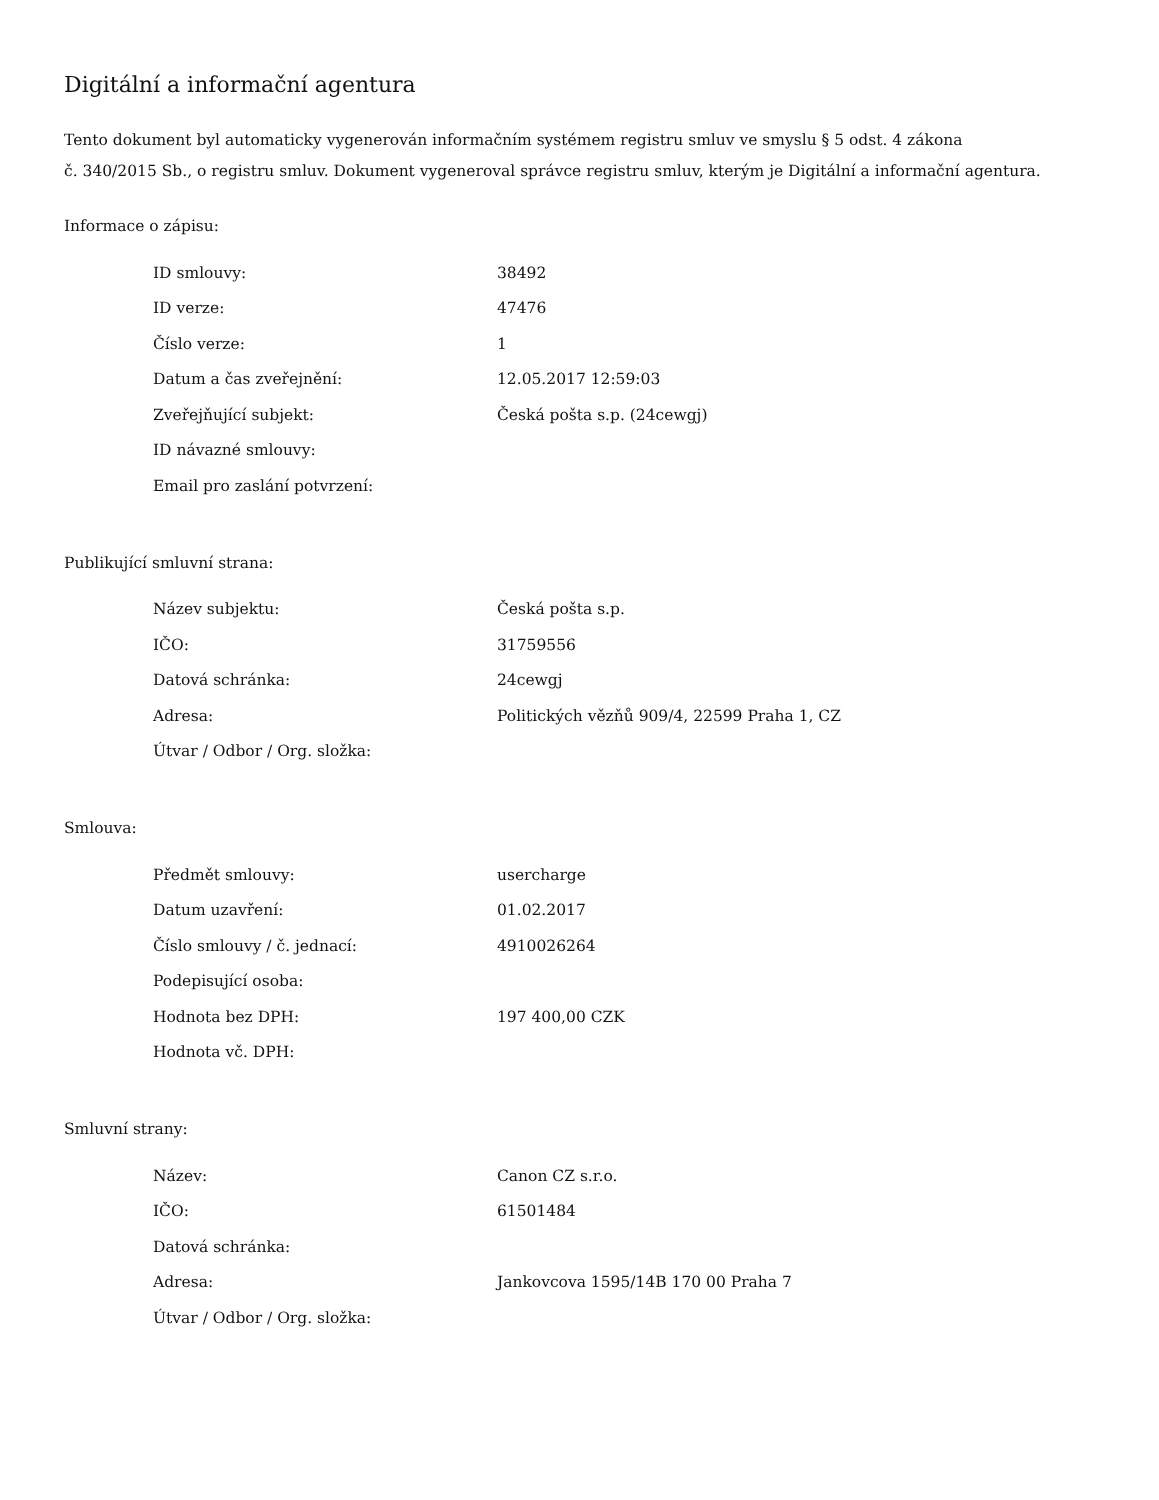Digitální a informační agentura
Tento dokument byl automaticky vygenerován informačním systémem registru smluv ve smyslu § 5 odst. 4 zákona
č. 340/2015 Sb., o registru smluv. Dokument vygeneroval správce registru smluv, kterým je Digitální a informační agentura.
Informace o zápisu:
| ID smlouvy: | 38492 |
| ID verze: | 47476 |
| Číslo verze: | 1 |
| Datum a čas zveřejnění: | 12.05.2017 12:59:03 |
| Zveřejňující subjekt: | Česká pošta s.p. (24cewgj) |
| ID návazné smlouvy: | |
| Email pro zaslání potvrzení: | |
Publikující smluvní strana:
| Název subjektu: | Česká pošta s.p. |
| IČO: | 31759556 |
| Datová schránka: | 24cewgj |
| Adresa: | Politických vězňů 909/4, 22599 Praha 1, CZ |
| Útvar / Odbor / Org. složka: | |
Smlouva:
| Předmět smlouvy: | usercharge |
| Datum uzavření: | 01.02.2017 |
| Číslo smlouvy / č. jednací: | 4910026264 |
| Podepisující osoba: | |
| Hodnota bez DPH: | 197 400,00 CZK |
| Hodnota vč. DPH: | |
Smluvní strany:
| Název: | Canon CZ s.r.o. |
| IČO: | 61501484 |
| Datová schránka: | |
| Adresa: | Jankovcova 1595/14B 170 00 Praha 7 |
| Útvar / Odbor / Org. složka: | |